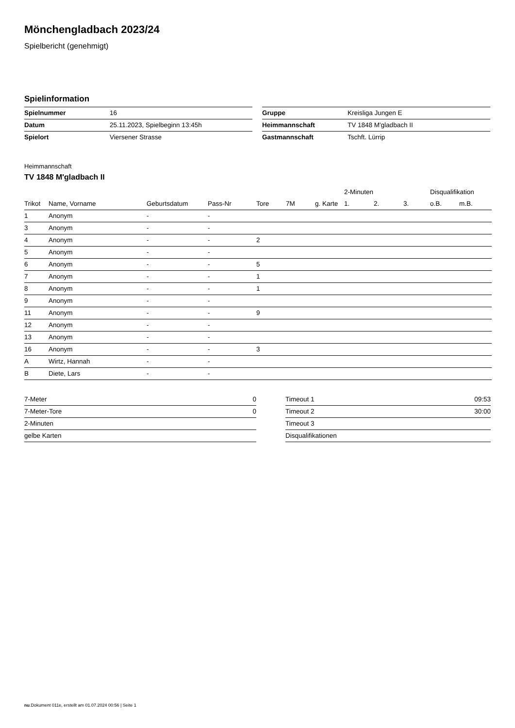Mönchengladbach 2023/24
Spielbericht (genehmigt)
Spielinformation
| Spielnummer | 16 |
| Datum | 25.11.2023, Spielbeginn 13:45h |
| Spielort | Viersener Strasse |
| Gruppe | Kreisliga Jungen E |
| Heimmannschaft | TV 1848 M'gladbach II |
| Gastmannschaft | Tschft. Lürrip |
Heimmannschaft
TV 1848 M'gladbach II
| | | | | | | | 2-Minuten | | | Disqualifikation | |
| --- | --- | --- | --- | --- | --- | --- | --- | --- | --- | --- | --- |
| Trikot | Name, Vorname | Geburtsdatum | Pass-Nr | Tore | 7M | g. Karte | 1. | 2. | 3. | o.B. | m.B. |
| 1 | Anonym | - | - | | | | | | | | |
| 3 | Anonym | - | - | | | | | | | | |
| 4 | Anonym | - | - | 2 | | | | | | | |
| 5 | Anonym | - | - | | | | | | | | |
| 6 | Anonym | - | - | 5 | | | | | | | |
| 7 | Anonym | - | - | 1 | | | | | | | |
| 8 | Anonym | - | - | 1 | | | | | | | |
| 9 | Anonym | - | - | | | | | | | | |
| 11 | Anonym | - | - | 9 | | | | | | | |
| 12 | Anonym | - | - | | | | | | | | |
| 13 | Anonym | - | - | | | | | | | | |
| 16 | Anonym | - | - | 3 | | | | | | | |
| A | Wirtz, Hannah | - | - | | | | | | | | |
| B | Diete, Lars | - | - | | | | | | | | |
| 7-Meter | 0 |
| 7-Meter-Tore | 0 |
| 2-Minuten | |
| gelbe Karten | |
| Timeout 1 | 09:53 |
| Timeout 2 | 30:00 |
| Timeout 3 | |
| Disqualifikationen | |
nu.Dokument 011e, erstellt am 01.07.2024 00:56 | Seite 1